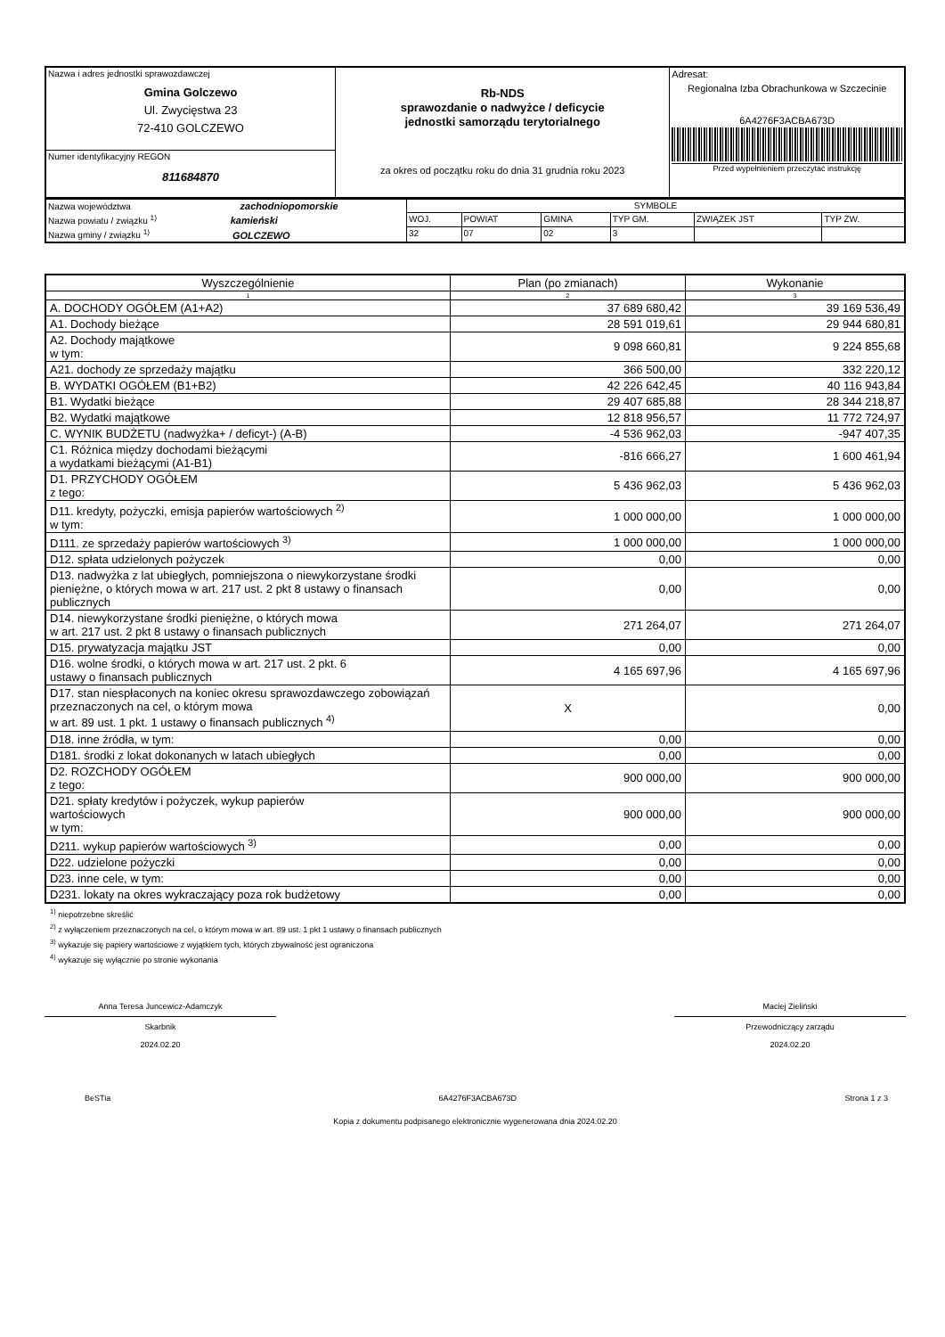| Nazwa i adres jednostki sprawozdawczej Gmina Golczewo Ul. Zwycięstwa 23 72-410 GOLCZEWO | Rb-NDS sprawozdanie o nadwyżce / deficycie jednostki samorządu terytorialnego za okres od początku roku do dnia 31 grudnia roku 2023 | Adresat: Regionalna Izba Obrachunkowa w Szczecinie 6A4276F3ACBA673D Przed wypełnieniem przeczytać instrukcję |
| Numer identyfikacyjny REGON 811684870 | | |
| Nazwa województwa zachodniopomorskie | SYMBOLE | | | | | |
| Nazwa powiatu / związku <sup>1)</sup> kamieński | WOJ. | POWIAT | GMINA | TYP GM. | ZWIĄZEK JST | TYP ZW. |
| Nazwa gminy / związku <sup>1)</sup> GOLCZEWO | 32 | 07 | 02 | 3 | | |
| Wyszczególnienie | Plan (po zmianach) | Wykonanie |
| --- | --- | --- |
| 1 | 2 | 3 |
| A. DOCHODY OGÓŁEM (A1+A2) | 37 689 680,42 | 39 169 536,49 |
| A1. Dochody bieżące | 28 591 019,61 | 29 944 680,81 |
| A2. Dochody majątkowe w tym: | 9 098 660,81 | 9 224 855,68 |
| A21. dochody ze sprzedaży majątku | 366 500,00 | 332 220,12 |
| B. WYDATKI OGÓŁEM (B1+B2) | 42 226 642,45 | 40 116 943,84 |
| B1. Wydatki bieżące | 29 407 685,88 | 28 344 218,87 |
| B2. Wydatki majątkowe | 12 818 956,57 | 11 772 724,97 |
| C. WYNIK BUDŻETU (nadwyżka+ / deficyt-) (A-B) | -4 536 962,03 | -947 407,35 |
| C1. Różnica między dochodami bieżącymi a wydatkami bieżącymi (A1-B1) | -816 666,27 | 1 600 461,94 |
| D1. PRZYCHODY OGÓŁEM z tego: | 5 436 962,03 | 5 436 962,03 |
| D11. kredyty, pożyczki, emisja papierów wartościowych <sup>2)</sup> w tym: | 1 000 000,00 | 1 000 000,00 |
| D111. ze sprzedaży papierów wartościowych <sup>3)</sup> | 1 000 000,00 | 1 000 000,00 |
| D12. spłata udzielonych pożyczek | 0,00 | 0,00 |
| D13. nadwyżka z lat ubiegłych, pomniejszona o niewykorzystane środki pieniężne, o których mowa w art. 217 ust. 2 pkt 8 ustawy o finansach publicznych | 0,00 | 0,00 |
| D14. niewykorzystane środki pieniężne, o których mowa w art. 217 ust. 2 pkt 8 ustawy o finansach publicznych | 271 264,07 | 271 264,07 |
| D15. prywatyzacja majątku JST | 0,00 | 0,00 |
| D16. wolne środki, o których mowa w art. 217 ust. 2 pkt. 6 ustawy o finansach publicznych | 4 165 697,96 | 4 165 697,96 |
| D17. stan niespłaconych na koniec okresu sprawozdawczego zobowiązań przeznaczonych na cel, o którym mowa w art. 89 ust. 1 pkt. 1 ustawy o finansach publicznych <sup>4)</sup> | X | 0,00 |
| D18. inne źródła, w tym: | 0,00 | 0,00 |
| D181. środki z lokat dokonanych w latach ubiegłych | 0,00 | 0,00 |
| D2. ROZCHODY OGÓŁEM z tego: | 900 000,00 | 900 000,00 |
| D21. spłaty kredytów i pożyczek, wykup papierów wartościowych w tym: | 900 000,00 | 900 000,00 |
| D211. wykup papierów wartościowych <sup>3)</sup> | 0,00 | 0,00 |
| D22. udzielone pożyczki | 0,00 | 0,00 |
| D23. inne cele, w tym: | 0,00 | 0,00 |
| D231. lokaty na okres wykraczający poza rok budżetowy | 0,00 | 0,00 |
<sup>1)</sup> niepotrzebne skreślić
<sup>2)</sup> z wyłączeniem przeznaczonych na cel, o którym mowa w art. 89 ust. 1 pkt 1 ustawy o finansach publicznych
<sup>3)</sup> wykazuje się papiery wartościowe z wyjątkiem tych, których zbywalność jest ograniczona
<sup>4)</sup> wykazuje się wyłącznie po stronie wykonania
Anna Teresa Juncewicz-Adamczyk
Skarbnik
2024.02.20
Maciej Zieliński
Przewodniczący zarządu
2024.02.20
BeSTia 6A4276F3ACBA673D Strona 1 z 3
Kopia z dokumentu podpisanego elektronicznie wygenerowana dnia 2024.02.20